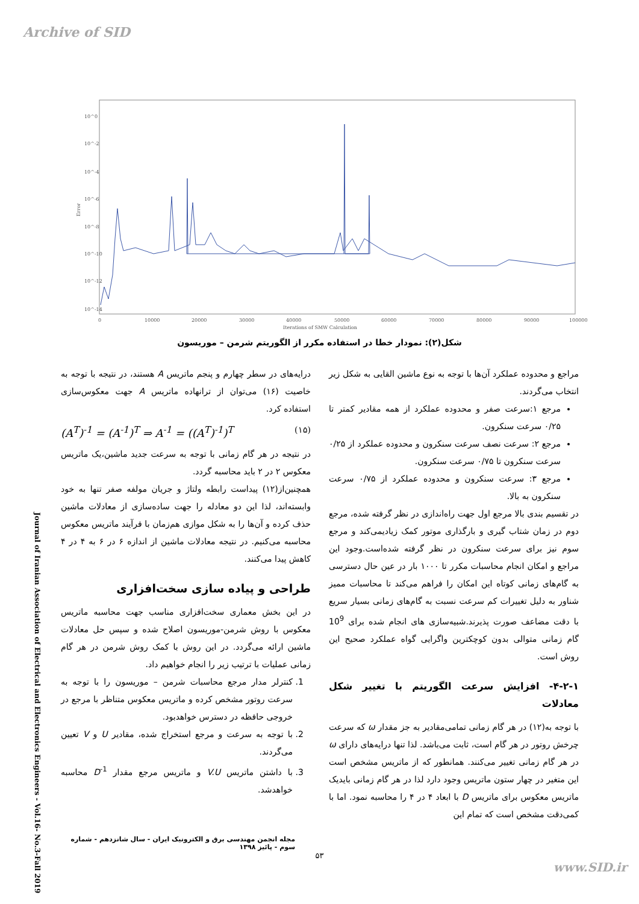Archive of SID
10^0
10^-2
10^-4
10^-6
10^-8
10^-10
10^-12
10^-14
0
10000
20000
30000
40000
50000
60000
70000
80000
90000
100000
Iterations of SMW Calculation
Error
شکل(۲): نمودار خطا در استفاده مکرر از الگوریتم شرمن – موریسون
مراجع و محدوده عملکرد آن‌ها با توجه به نوع ماشین القایی به شکل زیر انتخاب می‌گردند.
مرجع ۱:سرعت صفر و محدوده عملکرد از همه مقادیر کمتر تا ۰/۲۵ سرعت سنکرون.
مرجع ۲: سرعت نصف سرعت سنکرون و محدوده عملکرد از ۰/۲۵ سرعت سنکرون تا ۰/۷۵ سرعت سنکرون.
مرجع ۳: سرعت سنکرون و محدوده عملکرد از ۰/۷۵ سرعت سنکرون به بالا.
در تقسیم بندی بالا مرجع اول جهت راه‌اندازی در نظر گرفته شده، مرجع دوم در زمان شتاب گیری و بارگذاری موتور کمک زیادیمی‌کند و مرجع سوم نیز برای سرعت سنکرون در نظر گرفته شده‌است.وجود این مراجع و امکان انجام محاسبات مکرر تا ۱۰۰۰ بار در عین حال دسترسی به گام‌های زمانی کوتاه این امکان را فراهم می‌کند تا محاسبات ممیز شناور به دلیل تغییرات کم سرعت نسبت به گام‌های زمانی بسیار سریع با دقت مضاعف صورت پذیرند.شبیه‌سازی های انجام شده برای 10<sup>9</sup> گام زمانی متوالی بدون کوچکترین واگرایی گواه عملکرد صحیح این روش است.
۴-۲-۱- افزایش سرعت الگوریتم با تغییر شکل معادلات
با توجه به(۱۲) در هر گام زمانی تمامی‌مقادیر به جز مقدار ω که سرعت چرخش روتور در هر گام است، ثابت می‌باشد. لذا تنها درایه‌های دارای ω در هر گام زمانی تغییر می‌کنند. همانطور که از ماتریس مشخص است این متغیر در چهار ستون ماتریس وجود دارد لذا در هر گام زمانی بایدیک ماتریس معکوس برای ماتریس D با ابعاد ۴ در ۴ را محاسبه نمود. اما با کمی‌دقت مشخص است که تمام این
درایه‌های در سطر چهارم و پنجم ماتریس A هستند، در نتیجه با توجه به خاصیت (۱۶) می‌توان از ترانهاده ماتریس A جهت معکوس‌سازی استفاده کرد.
(A<sup>T</sup>)<sup>-1</sup> = (A<sup>-1</sup>)<sup>T</sup> ⇒ A<sup>-1</sup> = ((A<sup>T</sup>)<sup>-1</sup>)<sup>T</sup> (۱۵)
در نتیجه در هر گام زمانی با توجه به سرعت جدید ماشین،یک ماتریس معکوس ۲ در ۲ باید محاسبه گردد.
همچنین‌از(۱۲) پیداست رابطه ولتاژ و جریان مولفه صفر تنها به خود وابسته‌اند، لذا این دو معادله را جهت ساده‌سازی از معادلات ماشین حذف کرده و آن‌ها را به شکل موازی هم‌زمان با فرآیند ماتریس معکوس محاسبه می‌کنیم. در نتیجه معادلات ماشین از اندازه ۶ در ۶ به ۴ در ۴ کاهش پیدا می‌کنند.
طراحی و پیاده سازی سخت‌افزاری
در این بخش معماری سخت‌افزاری مناسب جهت محاسبه ماتریس معکوس با روش شرمن-موریسون اصلاح شده و سپس حل معادلات ماشین ارائه می‌گردد. در این روش با کمک روش شرمن در هر گام زمانی عملیات با ترتیب زیر را انجام خواهیم داد.
1. کنترلر مدار مرجع محاسبات شرمن – موریسون را با توجه به سرعت روتور مشخص کرده و ماتریس معکوس متناظر با مرجع در خروجی حافظه در دسترس خواهدبود.
2. با توجه به سرعت و مرجع استخراج شده، مقادیر U و V تعیین می‌گردند.
3. با داشتن ماتریس V.U و ماتریس مرجع مقدار D<sup>-1</sup> محاسبه خواهدشد.
Journal of Iranian Association of Electrical and Electronics Engineers - Vol.16- No.3-Fall 2019
مجله انجمن مهندسی برق و الکترونیک ایران - سال شانزدهم - شماره سوم - پائیز ۱۳۹۸
۵۳
www.SID.ir